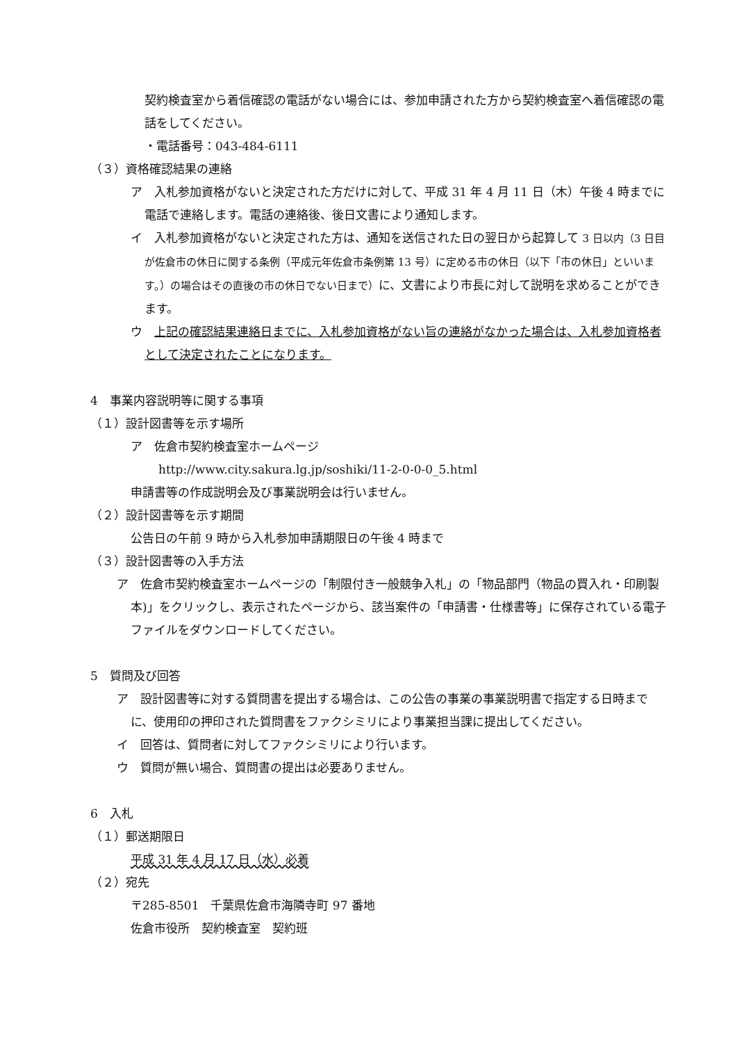契約検査室から着信確認の電話がない場合には、参加申請された方から契約検査室へ着信確認の電話をしてください。
・電話番号：043-484-6111
（３）資格確認結果の連絡
ア　入札参加資格がないと決定された方だけに対して、平成 31 年 4 月 11 日（木）午後 4 時までに電話で連絡します。電話の連絡後、後日文書により通知します。
イ　入札参加資格がないと決定された方は、通知を送信された日の翌日から起算して 3 日以内（3 日目が佐倉市の休日に関する条例（平成元年佐倉市条例第 13 号）に定める市の休日（以下「市の休日」といいます。）の場合はその直後の市の休日でない日まで）に、文書により市長に対して説明を求めることができます。
ウ　上記の確認結果連絡日までに、入札参加資格がない旨の連絡がなかった場合は、入札参加資格者として決定されたことになります。
4　事業内容説明等に関する事項
（１）設計図書等を示す場所
ア　佐倉市契約検査室ホームページ
http://www.city.sakura.lg.jp/soshiki/11-2-0-0-0_5.html
申請書等の作成説明会及び事業説明会は行いません。
（２）設計図書等を示す期間
公告日の午前 9 時から入札参加申請期限日の午後 4 時まで
（３）設計図書等の入手方法
ア　佐倉市契約検査室ホームページの「制限付き一般競争入札」の「物品部門（物品の買入れ・印刷製本)」をクリックし、表示されたページから、該当案件の「申請書・仕様書等」に保存されている電子ファイルをダウンロードしてください。
5　質問及び回答
ア　設計図書等に対する質問書を提出する場合は、この公告の事業の事業説明書で指定する日時までに、使用印の押印された質問書をファクシミリにより事業担当課に提出してください。
イ　回答は、質問者に対してファクシミリにより行います。
ウ　質問が無い場合、質問書の提出は必要ありません。
6　入札
（１）郵送期限日
平成 31 年 4 月 17 日（水）必着
（２）宛先
〒285-8501　千葉県佐倉市海隣寺町 97 番地
佐倉市役所　契約検査室　契約班